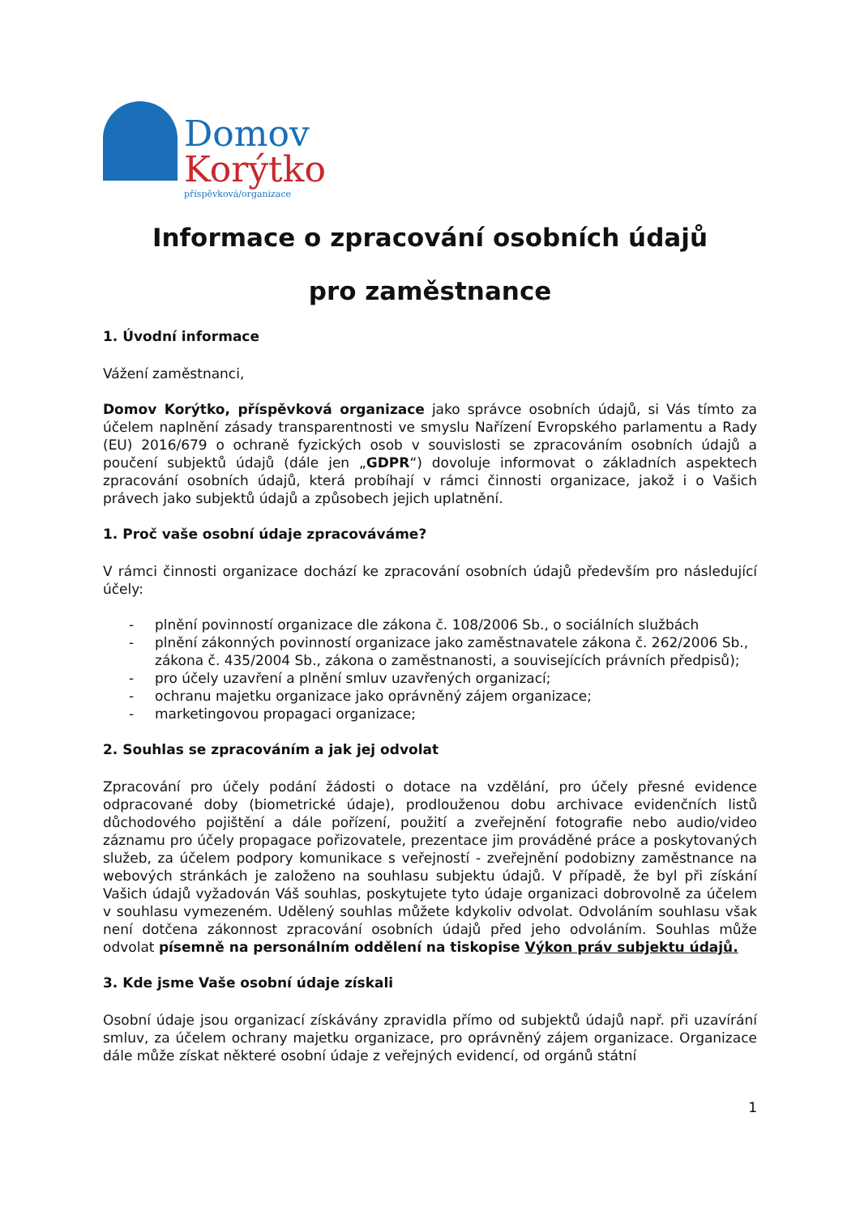Domov
Korýtko
příspěvková/organizace
Informace o zpracování osobních údajů
pro zaměstnance
1. Úvodní informace
Vážení zaměstnanci,
Domov Korýtko, příspěvková organizace jako správce osobních údajů, si Vás tímto za účelem naplnění zásady transparentnosti ve smyslu Nařízení Evropského parlamentu a Rady (EU) 2016/679 o ochraně fyzických osob v souvislosti se zpracováním osobních údajů a poučení subjektů údajů (dále jen „GDPR“) dovoluje informovat o základních aspektech zpracování osobních údajů, která probíhají v rámci činnosti organizace, jakož i o Vašich právech jako subjektů údajů a způsobech jejich uplatnění.
1. Proč vaše osobní údaje zpracováváme?
V rámci činnosti organizace dochází ke zpracování osobních údajů především pro následující účely:
- plnění povinností organizace dle zákona č. 108/2006 Sb., o sociálních službách
- plnění zákonných povinností organizace jako zaměstnavatele zákona č. 262/2006 Sb., zákona č. 435/2004 Sb., zákona o zaměstnanosti, a souvisejících právních předpisů);
- pro účely uzavření a plnění smluv uzavřených organizací;
- ochranu majetku organizace jako oprávněný zájem organizace;
- marketingovou propagaci organizace;
2. Souhlas se zpracováním a jak jej odvolat
Zpracování pro účely podání žádosti o dotace na vzdělání, pro účely přesné evidence odpracované doby (biometrické údaje), prodlouženou dobu archivace evidenčních listů důchodového pojištění a dále pořízení, použití a zveřejnění fotografie nebo audio/video záznamu pro účely propagace pořizovatele, prezentace jim prováděné práce a poskytovaných služeb, za účelem podpory komunikace s veřejností - zveřejnění podobizny zaměstnance na webových stránkách je založeno na souhlasu subjektu údajů. V případě, že byl při získání Vašich údajů vyžadován Váš souhlas, poskytujete tyto údaje organizaci dobrovolně za účelem v souhlasu vymezeném. Udělený souhlas můžete kdykoliv odvolat. Odvoláním souhlasu však není dotčena zákonnost zpracování osobních údajů před jeho odvoláním. Souhlas může odvolat písemně na personálním oddělení na tiskopise Výkon práv subjektu údajů.
3. Kde jsme Vaše osobní údaje získali
Osobní údaje jsou organizací získávány zpravidla přímo od subjektů údajů např. při uzavírání smluv, za účelem ochrany majetku organizace, pro oprávněný zájem organizace. Organizace dále může získat některé osobní údaje z veřejných evidencí, od orgánů státní
1